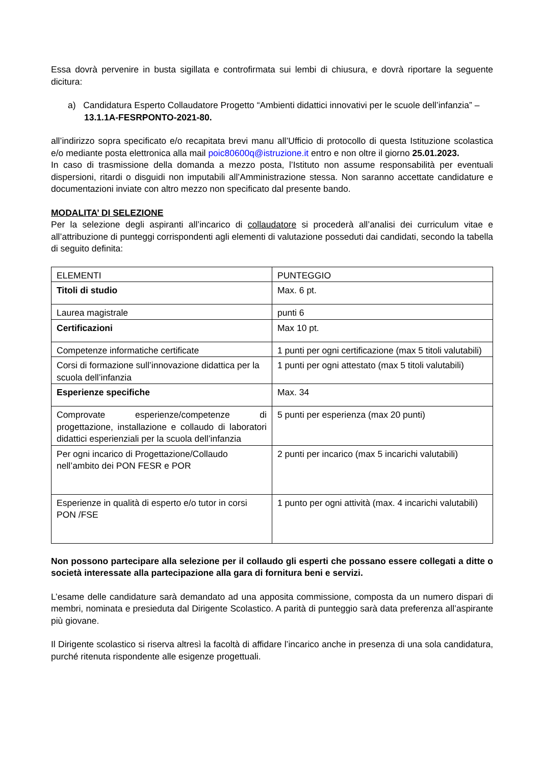Essa dovrà pervenire in busta sigillata e controfirmata sui lembi di chiusura, e dovrà riportare la seguente dicitura:
a) Candidatura Esperto Collaudatore Progetto “Ambienti didattici innovativi per le scuole dell’infanzia” – 13.1.1A-FESRPONTO-2021-80.
all’indirizzo sopra specificato e/o recapitata brevi manu all’Ufficio di protocollo di questa Istituzione scolastica e/o mediante posta elettronica alla mail poic80600q@istruzione.it entro e non oltre il giorno 25.01.2023.
In caso di trasmissione della domanda a mezzo posta, l’Istituto non assume responsabilità per eventuali dispersioni, ritardi o disguidi non imputabili all’Amministrazione stessa. Non saranno accettate candidature e documentazioni inviate con altro mezzo non specificato dal presente bando.
MODALITA’ DI SELEZIONE
Per la selezione degli aspiranti all’incarico di collaudatore si procederà all’analisi dei curriculum vitae e all’attribuzione di punteggi corrispondenti agli elementi di valutazione posseduti dai candidati, secondo la tabella di seguito definita:
| ELEMENTI | PUNTEGGIO |
| Titoli di studio | Max. 6 pt. |
| Laurea magistrale | punti 6 |
| Certificazioni | Max 10 pt. |
| Competenze informatiche certificate | 1 punti per ogni certificazione (max 5 titoli valutabili) |
| Corsi di formazione sull’innovazione didattica per la scuola dell’infanzia | 1 punti per ogni attestato (max 5 titoli valutabili) |
| Esperienze specifiche | Max. 34 |
| Comprovate esperienze/competenze di progettazione, installazione e collaudo di laboratori didattici esperienziali per la scuola dell’infanzia | 5 punti per esperienza (max 20 punti) |
| Per ogni incarico di Progettazione/Collaudo nell’ambito dei PON FESR e POR | 2 punti per incarico (max 5 incarichi valutabili) |
| Esperienze in qualità di esperto e/o tutor in corsi PON /FSE | 1 punto per ogni attività (max. 4 incarichi valutabili) |
Non possono partecipare alla selezione per il collaudo gli esperti che possano essere collegati a ditte o società interessate alla partecipazione alla gara di fornitura beni e servizi.
L’esame delle candidature sarà demandato ad una apposita commissione, composta da un numero dispari di membri, nominata e presieduta dal Dirigente Scolastico. A parità di punteggio sarà data preferenza all’aspirante più giovane.
Il Dirigente scolastico si riserva altresì la facoltà di affidare l’incarico anche in presenza di una sola candidatura, purché ritenuta rispondente alle esigenze progettuali.